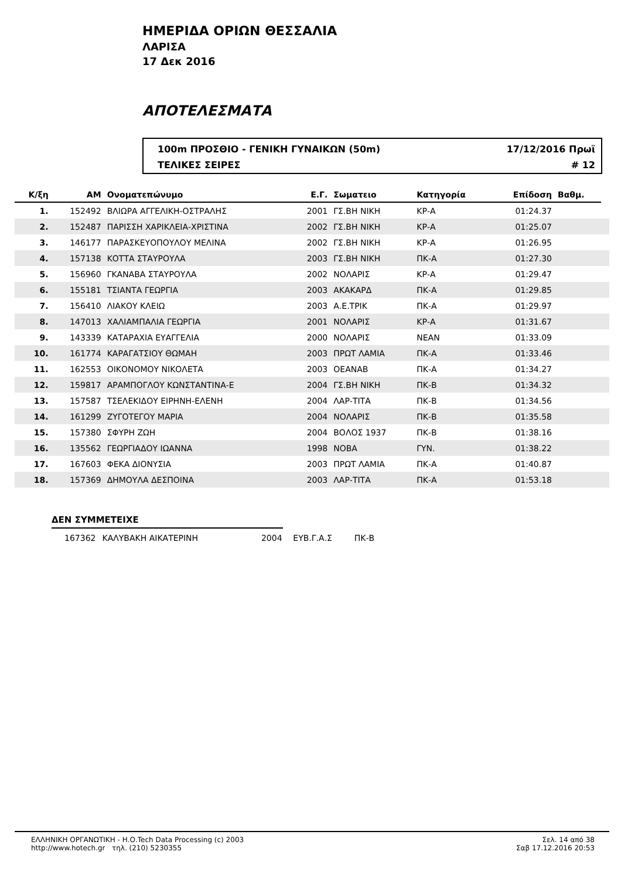ΗΜΕΡΙΔΑ ΟΡΙΩΝ ΘΕΣΣΑΛΙΑ
ΛΑΡΙΣΑ
17 Δεκ 2016
ΑΠΟΤΕΛΕΣΜΑΤΑ
100m ΠΡΟΣΘΙΟ - ΓΕΝΙΚΗ ΓΥΝΑΙΚΩΝ (50m) 17/12/2016 Πρωϊ
ΤΕΛΙΚΕΣ ΣΕΙΡΕΣ # 12
| Κ/ξη | ΑΜ | Ονοματεπώνυμο | Ε.Γ. | Σωματειο | Κατηγορία | Επίδοση | Βαθμ. | |
| --- | --- | --- | --- | --- | --- | --- | --- | --- |
| 1. | 152492 | ΒΛΙΩΡΑ ΑΓΓΕΛΙΚΗ-ΟΣΤΡΑΛΗΣ | 2001 | ΓΣ.ΒΗ ΝΙΚΗ | ΚΡ-Α | 01:24.37 | | |
| 2. | 152487 | ΠΑΡΙΣΣΗ ΧΑΡΙΚΛΕΙΑ-ΧΡΙΣΤΙΝΑ | 2002 | ΓΣ.ΒΗ ΝΙΚΗ | ΚΡ-Α | 01:25.07 | | |
| 3. | 146177 | ΠΑΡΑΣΚΕΥΟΠΟΥΛΟΥ ΜΕΛΙΝΑ | 2002 | ΓΣ.ΒΗ ΝΙΚΗ | ΚΡ-Α | 01:26.95 | | |
| 4. | 157138 | ΚΟΤΤΑ ΣΤΑΥΡΟΥΛΑ | 2003 | ΓΣ.ΒΗ ΝΙΚΗ | ΠΚ-Α | 01:27.30 | | |
| 5. | 156960 | ΓΚΑΝΑΒΑ ΣΤΑΥΡΟΥΛΑ | 2002 | ΝΟΛΑΡΙΣ | ΚΡ-Α | 01:29.47 | | |
| 6. | 155181 | ΤΣΙΑΝΤΑ ΓΕΩΡΓΙΑ | 2003 | ΑΚΑΚΑΡΔ | ΠΚ-Α | 01:29.85 | | |
| 7. | 156410 | ΛΙΑΚΟΥ ΚΛΕΙΩ | 2003 | Α.Ε.ΤΡΙΚ | ΠΚ-Α | 01:29.97 | | |
| 8. | 147013 | ΧΑΛΙΑΜΠΑΛΙΑ ΓΕΩΡΓΙΑ | 2001 | ΝΟΛΑΡΙΣ | ΚΡ-Α | 01:31.67 | | |
| 9. | 143339 | ΚΑΤΑΡΑΧΙΑ ΕΥΑΓΓΕΛΙΑ | 2000 | ΝΟΛΑΡΙΣ | ΝΕΑΝ | 01:33.09 | | |
| 10. | 161774 | ΚΑΡΑΓΑΤΣΙΟΥ ΘΩΜΑΗ | 2003 | ΠΡΩΤ ΛΑΜΙΑ | ΠΚ-Α | 01:33.46 | | |
| 11. | 162553 | ΟΙΚΟΝΟΜΟΥ ΝΙΚΟΛΕΤΑ | 2003 | ΟΕΑΝΑΒ | ΠΚ-Α | 01:34.27 | | |
| 12. | 159817 | ΑΡΑΜΠΟΓΛΟΥ ΚΩΝΣΤΑΝΤΙΝΑ-Ε | 2004 | ΓΣ.ΒΗ ΝΙΚΗ | ΠΚ-Β | 01:34.32 | | |
| 13. | 157587 | ΤΣΕΛΕΚΙΔΟΥ ΕΙΡΗΝΗ-ΕΛΕΝΗ | 2004 | ΛΑΡ-ΤΙΤΑ | ΠΚ-Β | 01:34.56 | | |
| 14. | 161299 | ΖΥΓΟΤΕΓΟΥ ΜΑΡΙΑ | 2004 | ΝΟΛΑΡΙΣ | ΠΚ-Β | 01:35.58 | | |
| 15. | 157380 | ΣΦΥΡΗ ΖΩΗ | 2004 | ΒΟΛΟΣ 1937 | ΠΚ-Β | 01:38.16 | | |
| 16. | 135562 | ΓΕΩΡΓΙΑΔΟΥ ΙΩΑΝΝΑ | 1998 | ΝΟΒΑ | ΓΥΝ. | 01:38.22 | | |
| 17. | 167603 | ΦΕΚΑ ΔΙΟΝΥΣΙΑ | 2003 | ΠΡΩΤ ΛΑΜΙΑ | ΠΚ-Α | 01:40.87 | | |
| 18. | 157369 | ΔΗΜΟΥΛΑ ΔΕΣΠΟΙΝΑ | 2003 | ΛΑΡ-ΤΙΤΑ | ΠΚ-Α | 01:53.18 | | |
ΔΕΝ ΣΥΜΜΕΤΕΙΧΕ
167362 ΚΑΛΥΒΑΚΗ ΑΙΚΑΤΕΡΙΝΗ 2004 ΕΥΒ.Γ.Α.Σ ΠΚ-Β
ΕΛΛΗΝΙΚΗ ΟΡΓΑΝΩΤΙΚΗ - Η.Ο.Tech Data Processing (c) 2003
http://www.hotech.gr τηλ. (210) 5230355
Σελ. 14 από 38
Σαβ 17.12.2016 20:53